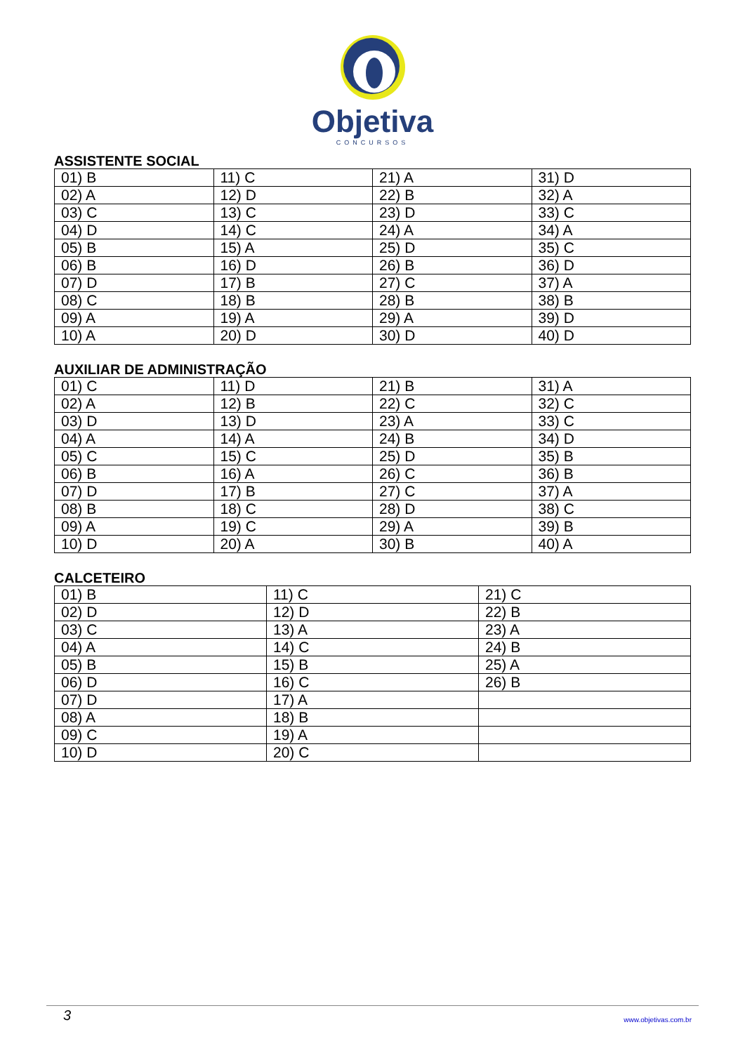Objetiva
CONCURSOS
ASSISTENTE SOCIAL
| 01) B | 11) C | 21) A | 31) D |
| 02) A | 12) D | 22) B | 32) A |
| 03) C | 13) C | 23) D | 33) C |
| 04) D | 14) C | 24) A | 34) A |
| 05) B | 15) A | 25) D | 35) C |
| 06) B | 16) D | 26) B | 36) D |
| 07) D | 17) B | 27) C | 37) A |
| 08) C | 18) B | 28) B | 38) B |
| 09) A | 19) A | 29) A | 39) D |
| 10) A | 20) D | 30) D | 40) D |
AUXILIAR DE ADMINISTRAÇÃO
| 01) C | 11) D | 21) B | 31) A |
| 02) A | 12) B | 22) C | 32) C |
| 03) D | 13) D | 23) A | 33) C |
| 04) A | 14) A | 24) B | 34) D |
| 05) C | 15) C | 25) D | 35) B |
| 06) B | 16) A | 26) C | 36) B |
| 07) D | 17) B | 27) C | 37) A |
| 08) B | 18) C | 28) D | 38) C |
| 09) A | 19) C | 29) A | 39) B |
| 10) D | 20) A | 30) B | 40) A |
CALCETEIRO
| 01) B | 11) C | 21) C |
| 02) D | 12) D | 22) B |
| 03) C | 13) A | 23) A |
| 04) A | 14) C | 24) B |
| 05) B | 15) B | 25) A |
| 06) D | 16) C | 26) B |
| 07) D | 17) A | |
| 08) A | 18) B | |
| 09) C | 19) A | |
| 10) D | 20) C | |
3 www.objetivas.com.br